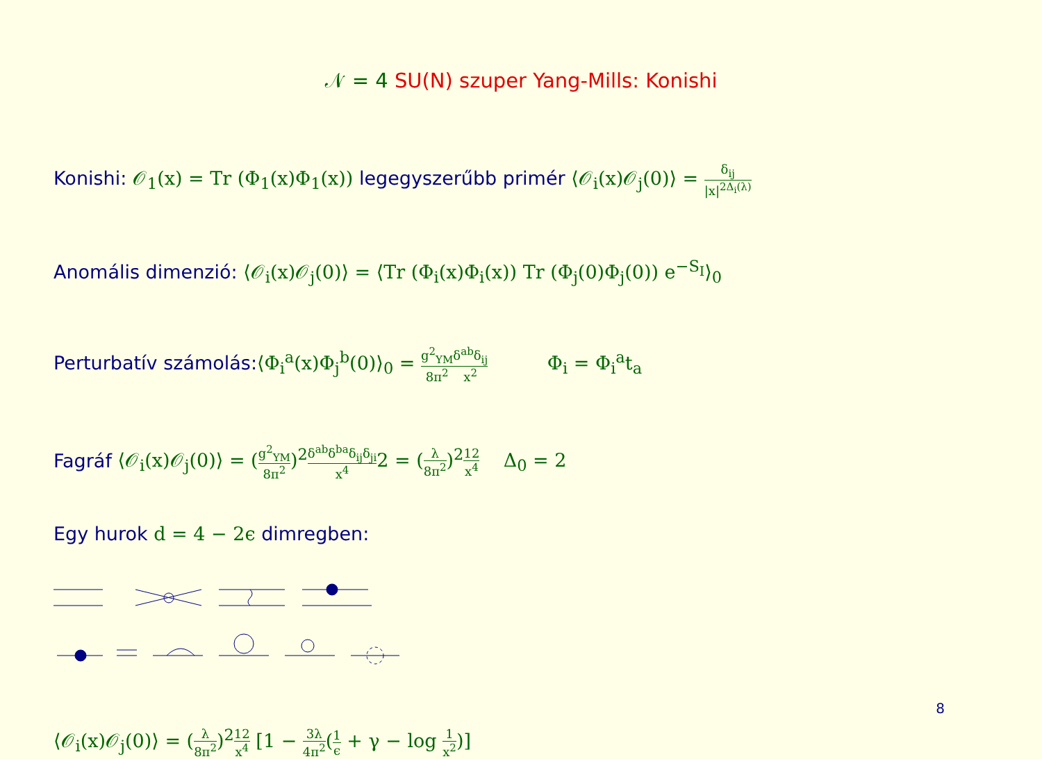𝒩 = 4 SU(N) szuper Yang-Mills: Konishi
Konishi: 𝒪<sub>1</sub>(x) = Tr (Φ<sub>1</sub>(x)Φ<sub>1</sub>(x)) legegyszerűbb primér ⟨𝒪<sub>i</sub>(x)𝒪<sub>j</sub>(0)⟩ = δ<sub>ij</sub> |x|<sup>2Δ<sub>i</sub>(λ)</sup>
Anomális dimenzió: ⟨𝒪<sub>i</sub>(x)𝒪<sub>j</sub>(0)⟩ = ⟨Tr (Φ<sub>i</sub>(x)Φ<sub>i</sub>(x)) Tr (Φ<sub>j</sub>(0)Φ<sub>j</sub>(0)) e<sup>−S<sub>I</sub></sup>⟩<sub>0</sub>
Perturbatív számolás:⟨Φ<sub>i</sub><sup>a</sup>(x)Φ<sub>j</sub><sup>b</sup>(0)⟩<sub>0</sub> = g<sup>2</sup><sub>YM</sub> 8π<sup>2</sup> δ<sup>ab</sup>δ<sub>ij</sub> x<sup>2</sup> Φ<sub>i</sub> = Φ<sub>i</sub><sup>a</sup>t<sub>a</sub>
Fagráf ⟨𝒪<sub>i</sub>(x)𝒪<sub>j</sub>(0)⟩ = (g<sup>2</sup><sub>YM</sub> 8π<sup>2</sup>)<sup>2</sup>δ<sup>ab</sup>δ<sup>ba</sup>δ<sub>ij</sub>δ<sub>ji</sub> x<sup>4</sup>2 = (λ 8π<sup>2</sup>)<sup>2</sup>12 x<sup>4</sup> Δ<sub>0</sub> = 2
Egy hurok d = 4 − 2ϵ dimregben:
⟨𝒪<sub>i</sub>(x)𝒪<sub>j</sub>(0)⟩ = (λ 8π<sup>2</sup>)<sup>2</sup>12 x<sup>4</sup> [1 − 3λ 4π<sup>2</sup>(1 ϵ + γ − log 1 x<sup>2</sup>)]
8